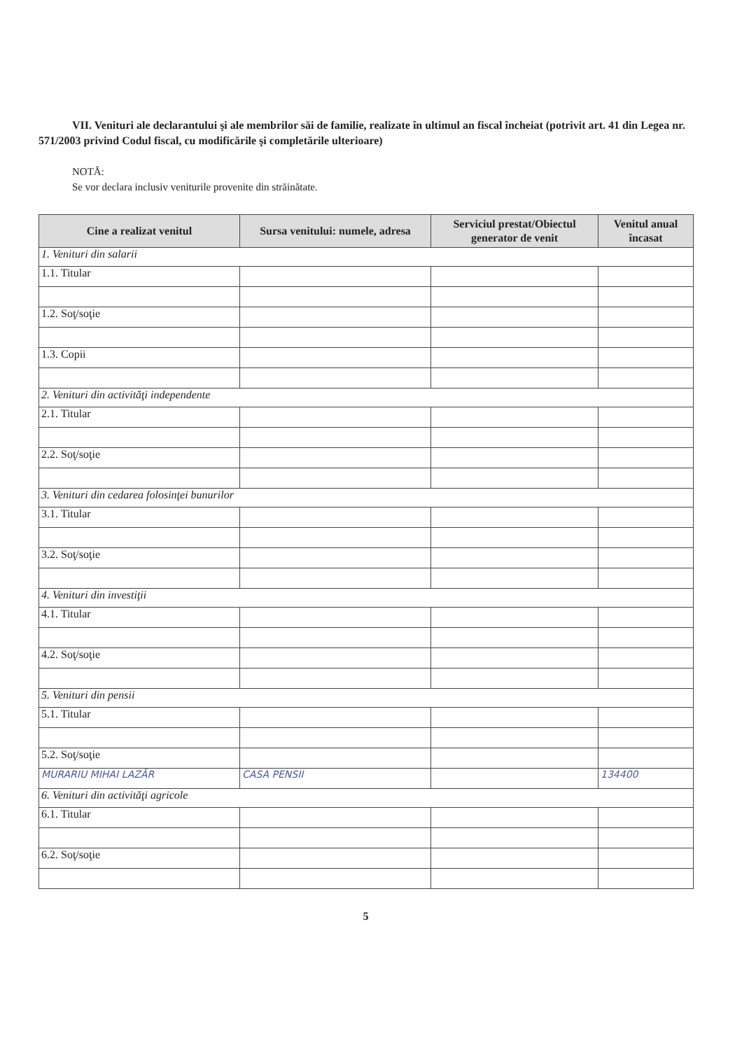VII. Venituri ale declarantului şi ale membrilor săi de familie, realizate în ultimul an fiscal încheiat (potrivit art. 41 din Legea nr. 571/2003 privind Codul fiscal, cu modificările şi completările ulterioare)
NOTĂ:
Se vor declara inclusiv veniturile provenite din străinătate.
| Cine a realizat venitul | Sursa venitului: numele, adresa | Serviciul prestat/Obiectul generator de venit | Venitul anual încasat |
| --- | --- | --- | --- |
| 1. Venituri din salarii | | | |
| 1.1. Titular | | | |
| 1.2. Soţ/soţie | | | |
| 1.3. Copii | | | |
| 2. Venituri din activităţi independente | | | |
| 2.1. Titular | | | |
| 2.2. Soţ/soţie | | | |
| 3. Venituri din cedarea folosinţei bunurilor | | | |
| 3.1. Titular | | | |
| 3.2. Soţ/soţie | | | |
| 4. Venituri din investiţii | | | |
| 4.1. Titular | | | |
| 4.2. Soţ/soţie | | | |
| 5. Venituri din pensii | | | |
| 5.1. Titular | | | |
| 5.2. Soţ/soţie | | | |
| MURARIU MIHAI LAZĂR | CASA PENSII | | 134400 |
| 6. Venituri din activităţi agricole | | | |
| 6.1. Titular | | | |
| 6.2. Soţ/soţie | | | |
5